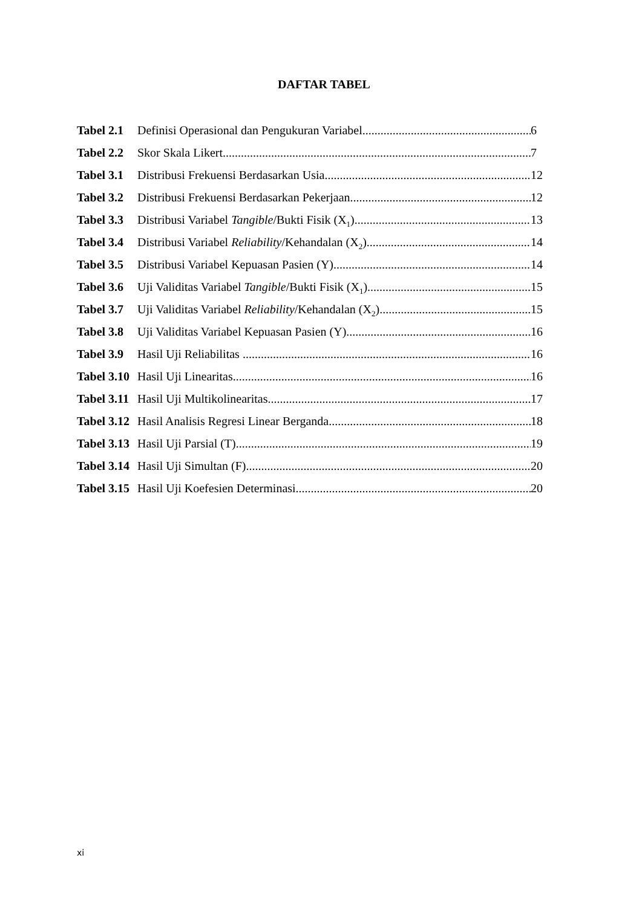DAFTAR TABEL
Tabel 2.1 Definisi Operasional dan Pengukuran Variabel 6
Tabel 2.2 Skor Skala Likert 7
Tabel 3.1 Distribusi Frekuensi Berdasarkan Usia 12
Tabel 3.2 Distribusi Frekuensi Berdasarkan Pekerjaan 12
Tabel 3.3 Distribusi Variabel Tangible/Bukti Fisik (X<sub>1</sub>) 13
Tabel 3.4 Distribusi Variabel Reliability/Kehandalan (X<sub>2</sub>) 14
Tabel 3.5 Distribusi Variabel Kepuasan Pasien (Y) 14
Tabel 3.6 Uji Validitas Variabel Tangible/Bukti Fisik (X<sub>1</sub>) 15
Tabel 3.7 Uji Validitas Variabel Reliability/Kehandalan (X<sub>2</sub>) 15
Tabel 3.8 Uji Validitas Variabel Kepuasan Pasien (Y) 16
Tabel 3.9 Hasil Uji Reliabilitas 16
Tabel 3.10 Hasil Uji Linearitas 16
Tabel 3.11 Hasil Uji Multikolinearitas 17
Tabel 3.12 Hasil Analisis Regresi Linear Berganda 18
Tabel 3.13 Hasil Uji Parsial (T) 19
Tabel 3.14 Hasil Uji Simultan (F) 20
Tabel 3.15 Hasil Uji Koefesien Determinasi 20
xi